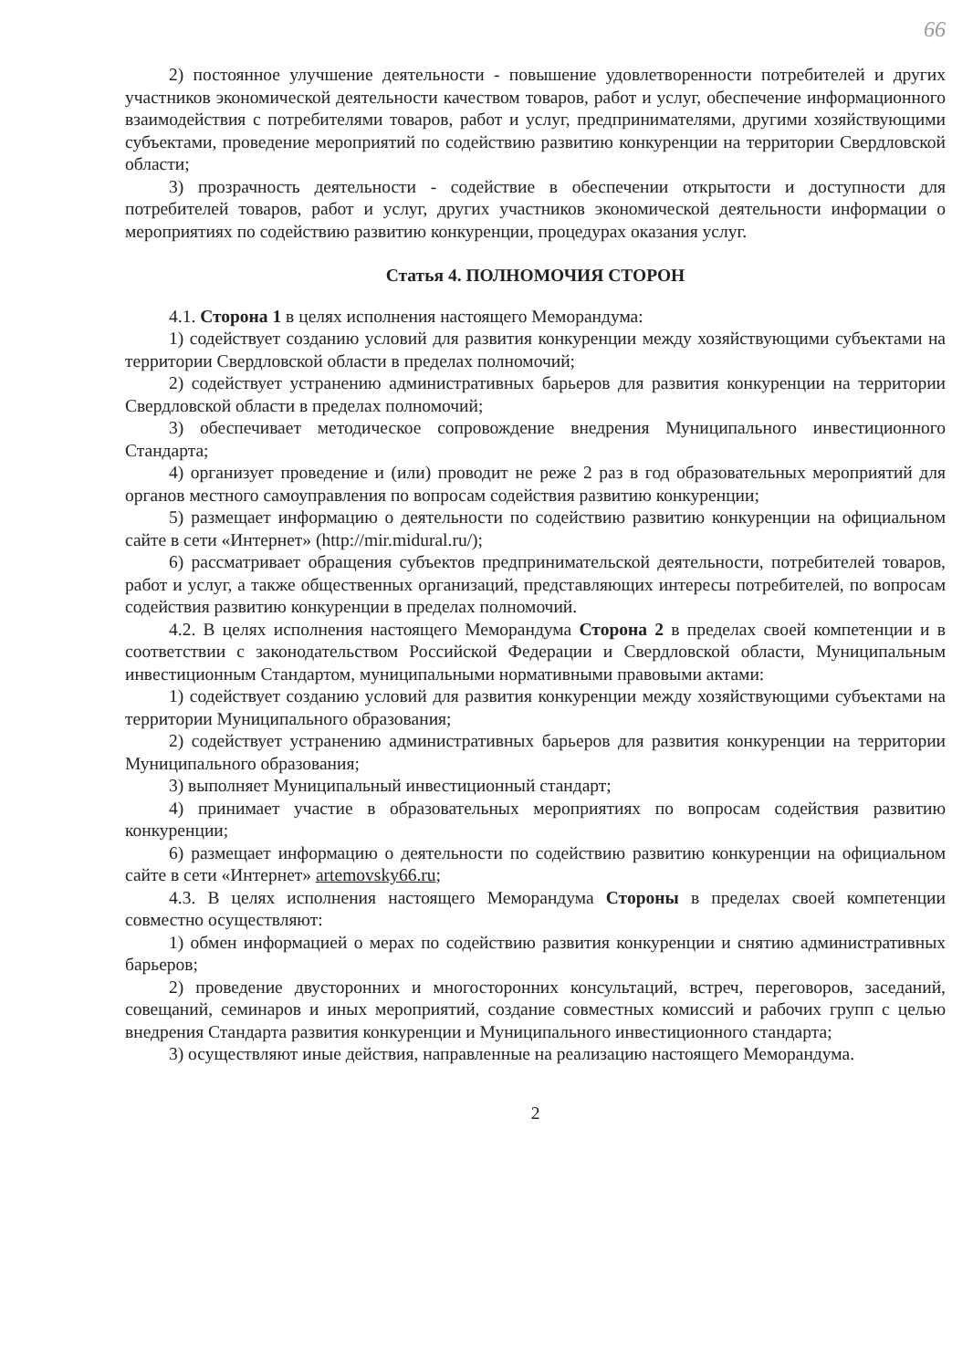66
2) постоянное улучшение деятельности - повышение удовлетворенности потребителей и других участников экономической деятельности качеством товаров, работ и услуг, обеспечение информационного взаимодействия с потребителями товаров, работ и услуг, предпринимателями, другими хозяйствующими субъектами, проведение мероприятий по содействию развитию конкуренции на территории Свердловской области;
3) прозрачность деятельности - содействие в обеспечении открытости и доступности для потребителей товаров, работ и услуг, других участников экономической деятельности информации о мероприятиях по содействию развитию конкуренции, процедурах оказания услуг.
Статья 4. ПОЛНОМОЧИЯ СТОРОН
4.1. Сторона 1 в целях исполнения настоящего Меморандума:
1) содействует созданию условий для развития конкуренции между хозяйствующими субъектами на территории Свердловской области в пределах полномочий;
2) содействует устранению административных барьеров для развития конкуренции на территории Свердловской области в пределах полномочий;
3) обеспечивает методическое сопровождение внедрения Муниципального инвестиционного Стандарта;
4) организует проведение и (или) проводит не реже 2 раз в год образовательных мероприятий для органов местного самоуправления по вопросам содействия развитию конкуренции;
5) размещает информацию о деятельности по содействию развитию конкуренции на официальном сайте в сети «Интернет» (http://mir.midural.ru/);
6) рассматривает обращения субъектов предпринимательской деятельности, потребителей товаров, работ и услуг, а также общественных организаций, представляющих интересы потребителей, по вопросам содействия развитию конкуренции в пределах полномочий.
4.2. В целях исполнения настоящего Меморандума Сторона 2 в пределах своей компетенции и в соответствии с законодательством Российской Федерации и Свердловской области, Муниципальным инвестиционным Стандартом, муниципальными нормативными правовыми актами:
1) содействует созданию условий для развития конкуренции между хозяйствующими субъектами на территории Муниципального образования;
2) содействует устранению административных барьеров для развития конкуренции на территории Муниципального образования;
3) выполняет Муниципальный инвестиционный стандарт;
4) принимает участие в образовательных мероприятиях по вопросам содействия развитию конкуренции;
6) размещает информацию о деятельности по содействию развитию конкуренции на официальном сайте в сети «Интернет» artemovsky66.ru;
4.3. В целях исполнения настоящего Меморандума Стороны в пределах своей компетенции совместно осуществляют:
1) обмен информацией о мерах по содействию развития конкуренции и снятию административных барьеров;
2) проведение двусторонних и многосторонних консультаций, встреч, переговоров, заседаний, совещаний, семинаров и иных мероприятий, создание совместных комиссий и рабочих групп с целью внедрения Стандарта развития конкуренции и Муниципального инвестиционного стандарта;
3) осуществляют иные действия, направленные на реализацию настоящего Меморандума.
2